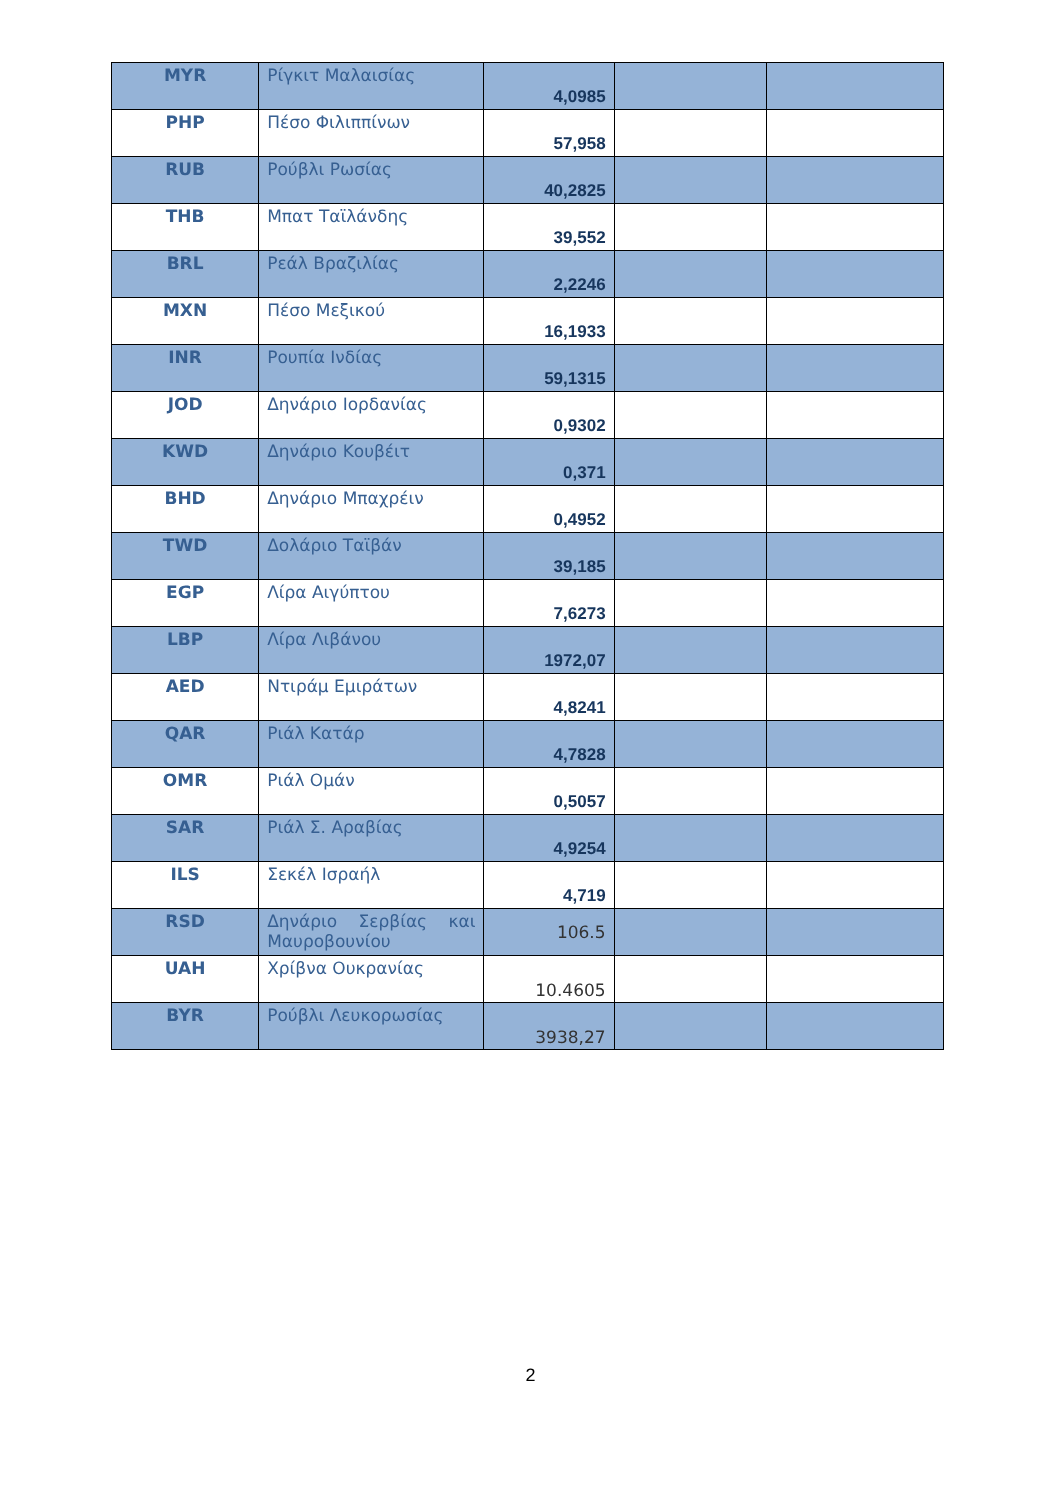| MYR | Ρίγκιτ Μαλαισίας | 4,0985 | | |
| PHP | Πέσο Φιλιππίνων | 57,958 | | |
| RUB | Ρούβλι Ρωσίας | 40,2825 | | |
| THB | Μπατ Ταϊλάνδης | 39,552 | | |
| BRL | Ρεάλ Βραζιλίας | 2,2246 | | |
| MXN | Πέσο Μεξικού | 16,1933 | | |
| INR | Ρουπία Ινδίας | 59,1315 | | |
| JOD | Δηνάριο Ιορδανίας | 0,9302 | | |
| KWD | Δηνάριο Κουβέιτ | 0,371 | | |
| BHD | Δηνάριο Μπαχρέιν | 0,4952 | | |
| TWD | Δολάριο Ταϊβάν | 39,185 | | |
| EGP | Λίρα Αιγύπτου | 7,6273 | | |
| LBP | Λίρα Λιβάνου | 1972,07 | | |
| AED | Ντιράμ Εμιράτων | 4,8241 | | |
| QAR | Ριάλ Κατάρ | 4,7828 | | |
| OMR | Ριάλ Ομάν | 0,5057 | | |
| SAR | Ριάλ Σ. Αραβίας | 4,9254 | | |
| ILS | Σεκέλ Ισραήλ | 4,719 | | |
| RSD | Δηνάριο Σερβίας και Μαυροβουνίου | 106.5 | | |
| UAH | Χρίβνα Ουκρανίας | 10.4605 | | |
| BYR | Ρούβλι Λευκορωσίας | 3938,27 | | |
2